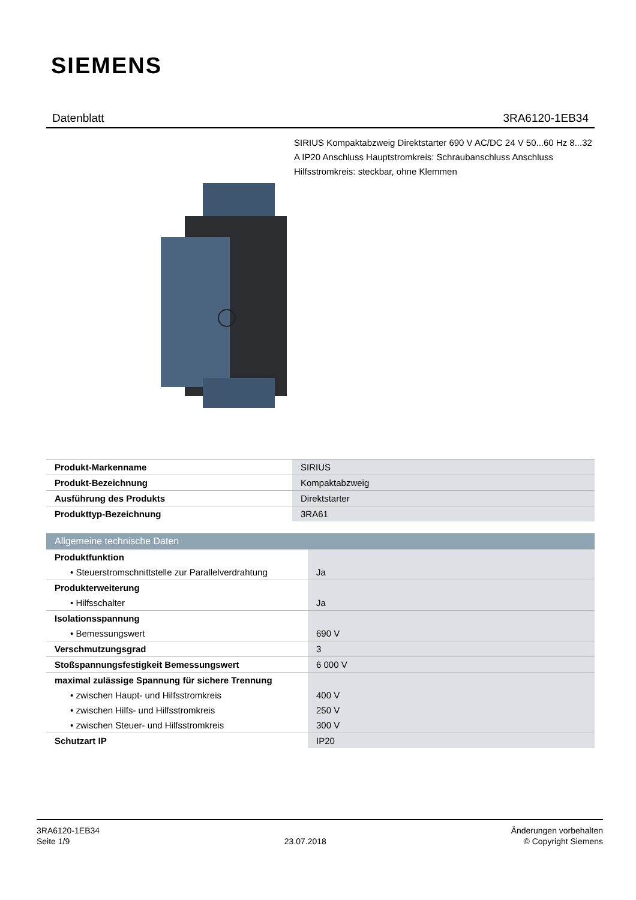SIEMENS
Datenblatt 3RA6120-1EB34
SIRIUS Kompaktabzweig Direktstarter 690 V AC/DC 24 V 50...60 Hz 8...32 A IP20 Anschluss Hauptstromkreis: Schraubanschluss Anschluss Hilfsstromkreis: steckbar, ohne Klemmen
| Produkt-Markenname | SIRIUS |
| Produkt-Bezeichnung | Kompaktabzweig |
| Ausführung des Produkts | Direktstarter |
| Produkttyp-Bezeichnung | 3RA61 |
| Allgemeine technische Daten | |
| Produktfunktion | |
| • Steuerstromschnittstelle zur Parallelverdrahtung | Ja |
| Produkterweiterung | |
| • Hilfsschalter | Ja |
| Isolationsspannung | |
| • Bemessungswert | 690 V |
| Verschmutzungsgrad | 3 |
| Stoßspannungsfestigkeit Bemessungswert | 6 000 V |
| maximal zulässige Spannung für sichere Trennung | |
| • zwischen Haupt- und Hilfsstromkreis | 400 V |
| • zwischen Hilfs- und Hilfsstromkreis | 250 V |
| • zwischen Steuer- und Hilfsstromkreis | 300 V |
| Schutzart IP | IP20 |
3RA6120-1EB34
Seite 1/9
23.07.2018
Änderungen vorbehalten
© Copyright Siemens